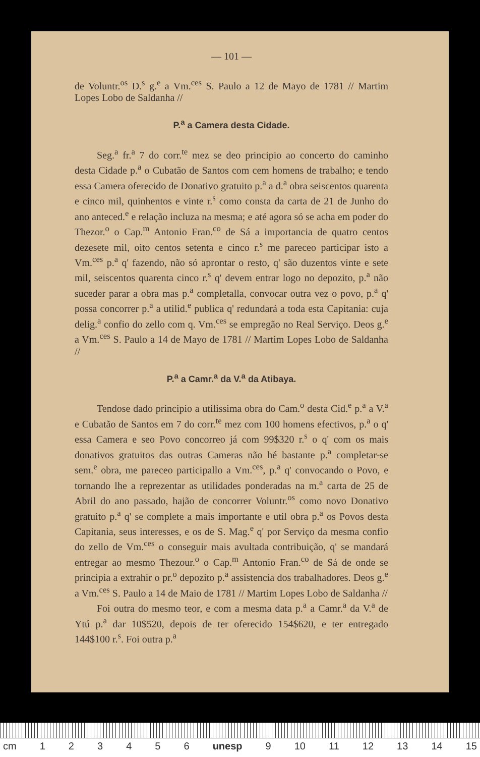— 101 —
de Voluntr.<sup>os</sup> D.<sup>s</sup> g.<sup>e</sup> a Vm.<sup>ces</sup> S. Paulo a 12 de Mayo de 1781 // Martim Lopes Lobo de Saldanha //
P.<sup>a</sup> a Camera desta Cidade.
Seg.<sup>a</sup> fr.<sup>a</sup> 7 do corr.<sup>te</sup> mez se deo principio ao concerto do caminho desta Cidade p.<sup>a</sup> o Cubatão de Santos com cem homens de trabalho; e tendo essa Camera oferecido de Donativo gratuito p.<sup>a</sup> a d.<sup>a</sup> obra seiscentos quarenta e cinco mil, quinhentos e vinte r.<sup>s</sup> como consta da carta de 21 de Junho do ano anteced.<sup>e</sup> e relação incluza na mesma; e até agora só se acha em poder do Thezor.<sup>o</sup> o Cap.<sup>m</sup> Antonio Fran.<sup>co</sup> de Sá a importancia de quatro centos dezesete mil, oito centos setenta e cinco r.<sup>s</sup> me pareceo participar isto a Vm.<sup>ces</sup> p.<sup>a</sup> q' fazendo, não só aprontar o resto, q' são duzentos vinte e sete mil, seiscentos quarenta cinco r.<sup>s</sup> q' devem entrar logo no depozito, p.<sup>a</sup> não suceder parar a obra mas p.<sup>a</sup> completalla, convocar outra vez o povo, p.<sup>a</sup> q' possa concorrer p.<sup>a</sup> a utilid.<sup>e</sup> publica q' redundará a toda esta Capitania: cuja delig.<sup>a</sup> confio do zello com q. Vm.<sup>ces</sup> se empregão no Real Serviço. Deos g.<sup>e</sup> a Vm.<sup>ces</sup> S. Paulo a 14 de Mayo de 1781 // Martim Lopes Lobo de Saldanha //
P.<sup>a</sup> a Camr.<sup>a</sup> da V.<sup>a</sup> da Atibaya.
Tendose dado principio a utilissima obra do Cam.<sup>o</sup> desta Cid.<sup>e</sup> p.<sup>a</sup> a V.<sup>a</sup> e Cubatão de Santos em 7 do corr.<sup>te</sup> mez com 100 homens efectivos, p.<sup>a</sup> o q' essa Camera e seo Povo concorreo já com 99$320 r.<sup>s</sup> o q' com os mais donativos gratuitos das outras Cameras não hé bastante p.<sup>a</sup> completar-se sem.<sup>e</sup> obra, me pareceo participallo a Vm.<sup>ces</sup>, p.<sup>a</sup> q' convocando o Povo, e tornando lhe a reprezentar as utilidades ponderadas na m.<sup>a</sup> carta de 25 de Abril do ano passado, hajão de concorrer Voluntr.<sup>os</sup> como novo Donativo gratuito p.<sup>a</sup> q' se complete a mais importante e util obra p.<sup>a</sup> os Povos desta Capitania, seus interesses, e os de S. Mag.<sup>e</sup> q' por Serviço da mesma confio do zello de Vm.<sup>ces</sup> o conseguir mais avultada contribuição, q' se mandará entregar ao mesmo Thezour.<sup>o</sup> o Cap.<sup>m</sup> Antonio Fran.<sup>co</sup> de Sá de onde se principia a extrahir o pr.<sup>o</sup> depozito p.<sup>a</sup> assistencia dos trabalhadores. Deos g.<sup>e</sup> a Vm.<sup>ces</sup> S. Paulo a 14 de Maio de 1781 // Martim Lopes Lobo de Saldanha //
Foi outra do mesmo teor, e com a mesma data p.<sup>a</sup> a Camr.<sup>a</sup> da V.<sup>a</sup> de Ytú p.<sup>a</sup> dar 10$520, depois de ter oferecido 154$620, e ter entregado 144$100 r.<sup>s</sup>. Foi outra p.<sup>a</sup>
cm 123456 unesp 9 10 11 12 13 14 15